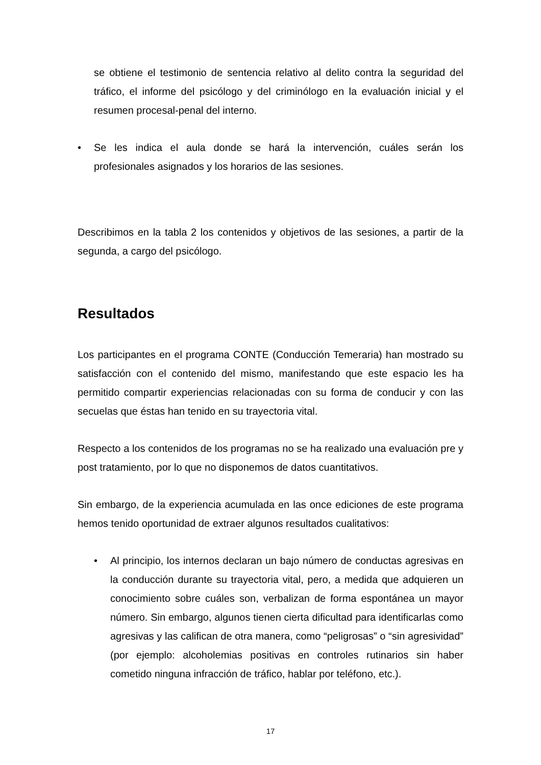se obtiene el testimonio de sentencia relativo al delito contra la seguridad del tráfico, el informe del psicólogo y del criminólogo en la evaluación inicial y el resumen procesal-penal del interno.
• Se les indica el aula donde se hará la intervención, cuáles serán los profesionales asignados y los horarios de las sesiones.
Describimos en la tabla 2 los contenidos y objetivos de las sesiones, a partir de la segunda, a cargo del psicólogo.
Resultados
Los participantes en el programa CONTE (Conducción Temeraria) han mostrado su satisfacción con el contenido del mismo, manifestando que este espacio les ha permitido compartir experiencias relacionadas con su forma de conducir y con las secuelas que éstas han tenido en su trayectoria vital.
Respecto a los contenidos de los programas no se ha realizado una evaluación pre y post tratamiento, por lo que no disponemos de datos cuantitativos.
Sin embargo, de la experiencia acumulada en las once ediciones de este programa hemos tenido oportunidad de extraer algunos resultados cualitativos:
• Al principio, los internos declaran un bajo número de conductas agresivas en la conducción durante su trayectoria vital, pero, a medida que adquieren un conocimiento sobre cuáles son, verbalizan de forma espontánea un mayor número. Sin embargo, algunos tienen cierta dificultad para identificarlas como agresivas y las califican de otra manera, como “peligrosas” o “sin agresividad” (por ejemplo: alcoholemias positivas en controles rutinarios sin haber cometido ninguna infracción de tráfico, hablar por teléfono, etc.).
17